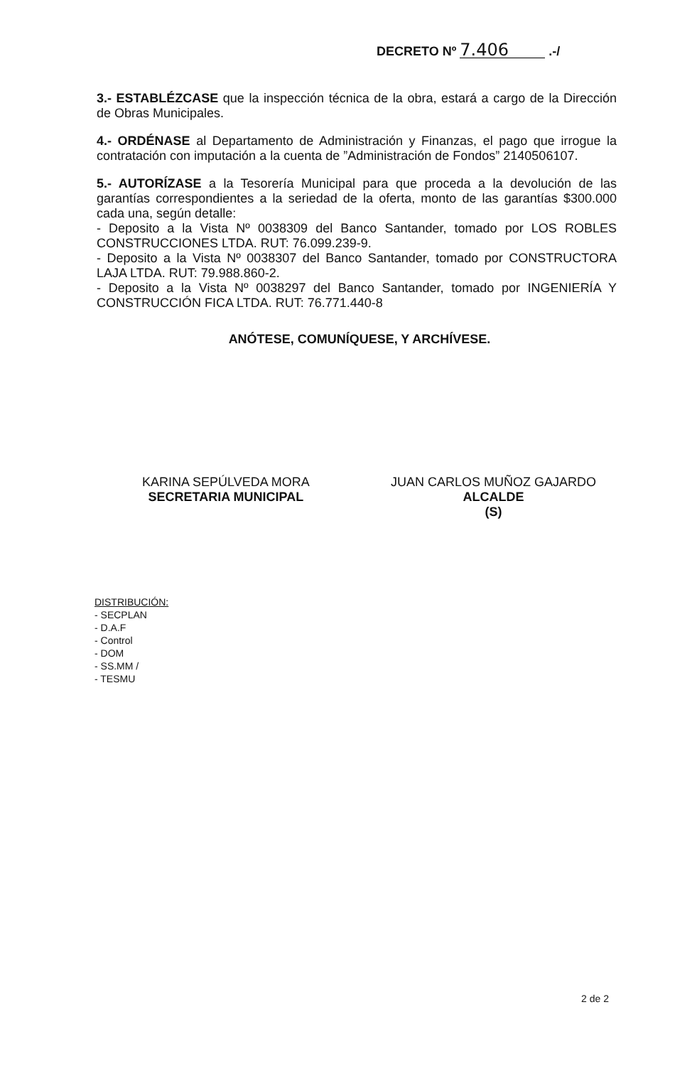DECRETO Nº 7.406 .-/
3.- ESTABLÉZCASE que la inspección técnica de la obra, estará a cargo de la Dirección de Obras Municipales.
4.- ORDÉNASE al Departamento de Administración y Finanzas, el pago que irrogue la contratación con imputación a la cuenta de ”Administración de Fondos” 2140506107.
5.- AUTORÍZASE a la Tesorería Municipal para que proceda a la devolución de las garantías correspondientes a la seriedad de la oferta, monto de las garantías $300.000 cada una, según detalle:
- Deposito a la Vista Nº 0038309 del Banco Santander, tomado por LOS ROBLES CONSTRUCCIONES LTDA. RUT: 76.099.239-9.
- Deposito a la Vista Nº 0038307 del Banco Santander, tomado por CONSTRUCTORA LAJA LTDA. RUT: 79.988.860-2.
- Deposito a la Vista Nº 0038297 del Banco Santander, tomado por INGENIERÍA Y CONSTRUCCIÓN FICA LTDA. RUT: 76.771.440-8
ANÓTESE, COMUNÍQUESE, Y ARCHÍVESE.
KARINA SEPÚLVEDA MORA
SECRETARIA MUNICIPAL
JUAN CARLOS MUÑOZ GAJARDO
ALCALDE
(S)
DISTRIBUCIÓN:
- SECPLAN
- D.A.F
- Control
- DOM
- SS.MM /
- TESMU
2 de 2